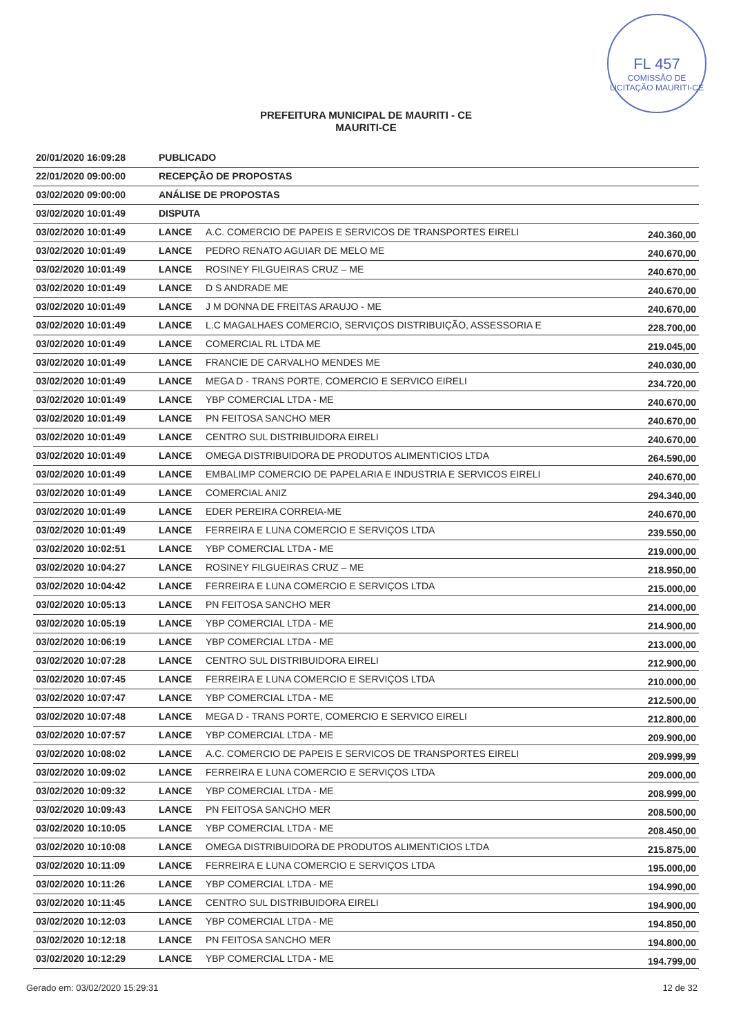FL 457
COMISSÃO DE LICITAÇÃO MAURITI-CE
PREFEITURA MUNICIPAL DE MAURITI - CE
MAURITI-CE
| 20/01/2020 16:09:28 | PUBLICADO | | |
| 22/01/2020 09:00:00 | RECEPÇÃO DE PROPOSTAS | | |
| 03/02/2020 09:00:00 | ANÁLISE DE PROPOSTAS | | |
| 03/02/2020 10:01:49 | DISPUTA | | |
| 03/02/2020 10:01:49 | LANCE | A.C. COMERCIO DE PAPEIS E SERVICOS DE TRANSPORTES EIRELI | 240.360,00 |
| 03/02/2020 10:01:49 | LANCE | PEDRO RENATO AGUIAR DE MELO ME | 240.670,00 |
| 03/02/2020 10:01:49 | LANCE | ROSINEY FILGUEIRAS CRUZ – ME | 240.670,00 |
| 03/02/2020 10:01:49 | LANCE | D S ANDRADE ME | 240.670,00 |
| 03/02/2020 10:01:49 | LANCE | J M DONNA DE FREITAS ARAUJO - ME | 240.670,00 |
| 03/02/2020 10:01:49 | LANCE | L.C MAGALHAES COMERCIO, SERVIÇOS DISTRIBUIÇÃO, ASSESSORIA E | 228.700,00 |
| 03/02/2020 10:01:49 | LANCE | COMERCIAL RL LTDA ME | 219.045,00 |
| 03/02/2020 10:01:49 | LANCE | FRANCIE DE CARVALHO MENDES ME | 240.030,00 |
| 03/02/2020 10:01:49 | LANCE | MEGA D - TRANS PORTE, COMERCIO E SERVICO EIRELI | 234.720,00 |
| 03/02/2020 10:01:49 | LANCE | YBP COMERCIAL LTDA - ME | 240.670,00 |
| 03/02/2020 10:01:49 | LANCE | PN FEITOSA SANCHO MER | 240.670,00 |
| 03/02/2020 10:01:49 | LANCE | CENTRO SUL DISTRIBUIDORA EIRELI | 240.670,00 |
| 03/02/2020 10:01:49 | LANCE | OMEGA DISTRIBUIDORA DE PRODUTOS ALIMENTICIOS LTDA | 264.590,00 |
| 03/02/2020 10:01:49 | LANCE | EMBALIMP COMERCIO DE PAPELARIA E INDUSTRIA E SERVICOS EIRELI | 240.670,00 |
| 03/02/2020 10:01:49 | LANCE | COMERCIAL ANIZ | 294.340,00 |
| 03/02/2020 10:01:49 | LANCE | EDER PEREIRA CORREIA-ME | 240.670,00 |
| 03/02/2020 10:01:49 | LANCE | FERREIRA E LUNA COMERCIO E SERVIÇOS LTDA | 239.550,00 |
| 03/02/2020 10:02:51 | LANCE | YBP COMERCIAL LTDA - ME | 219.000,00 |
| 03/02/2020 10:04:27 | LANCE | ROSINEY FILGUEIRAS CRUZ – ME | 218.950,00 |
| 03/02/2020 10:04:42 | LANCE | FERREIRA E LUNA COMERCIO E SERVIÇOS LTDA | 215.000,00 |
| 03/02/2020 10:05:13 | LANCE | PN FEITOSA SANCHO MER | 214.000,00 |
| 03/02/2020 10:05:19 | LANCE | YBP COMERCIAL LTDA - ME | 214.900,00 |
| 03/02/2020 10:06:19 | LANCE | YBP COMERCIAL LTDA - ME | 213.000,00 |
| 03/02/2020 10:07:28 | LANCE | CENTRO SUL DISTRIBUIDORA EIRELI | 212.900,00 |
| 03/02/2020 10:07:45 | LANCE | FERREIRA E LUNA COMERCIO E SERVIÇOS LTDA | 210.000,00 |
| 03/02/2020 10:07:47 | LANCE | YBP COMERCIAL LTDA - ME | 212.500,00 |
| 03/02/2020 10:07:48 | LANCE | MEGA D - TRANS PORTE, COMERCIO E SERVICO EIRELI | 212.800,00 |
| 03/02/2020 10:07:57 | LANCE | YBP COMERCIAL LTDA - ME | 209.900,00 |
| 03/02/2020 10:08:02 | LANCE | A.C. COMERCIO DE PAPEIS E SERVICOS DE TRANSPORTES EIRELI | 209.999,99 |
| 03/02/2020 10:09:02 | LANCE | FERREIRA E LUNA COMERCIO E SERVIÇOS LTDA | 209.000,00 |
| 03/02/2020 10:09:32 | LANCE | YBP COMERCIAL LTDA - ME | 208.999,00 |
| 03/02/2020 10:09:43 | LANCE | PN FEITOSA SANCHO MER | 208.500,00 |
| 03/02/2020 10:10:05 | LANCE | YBP COMERCIAL LTDA - ME | 208.450,00 |
| 03/02/2020 10:10:08 | LANCE | OMEGA DISTRIBUIDORA DE PRODUTOS ALIMENTICIOS LTDA | 215.875,00 |
| 03/02/2020 10:11:09 | LANCE | FERREIRA E LUNA COMERCIO E SERVIÇOS LTDA | 195.000,00 |
| 03/02/2020 10:11:26 | LANCE | YBP COMERCIAL LTDA - ME | 194.990,00 |
| 03/02/2020 10:11:45 | LANCE | CENTRO SUL DISTRIBUIDORA EIRELI | 194.900,00 |
| 03/02/2020 10:12:03 | LANCE | YBP COMERCIAL LTDA - ME | 194.850,00 |
| 03/02/2020 10:12:18 | LANCE | PN FEITOSA SANCHO MER | 194.800,00 |
| 03/02/2020 10:12:29 | LANCE | YBP COMERCIAL LTDA - ME | 194.799,00 |
Gerado em: 03/02/2020 15:29:31 12 de 32